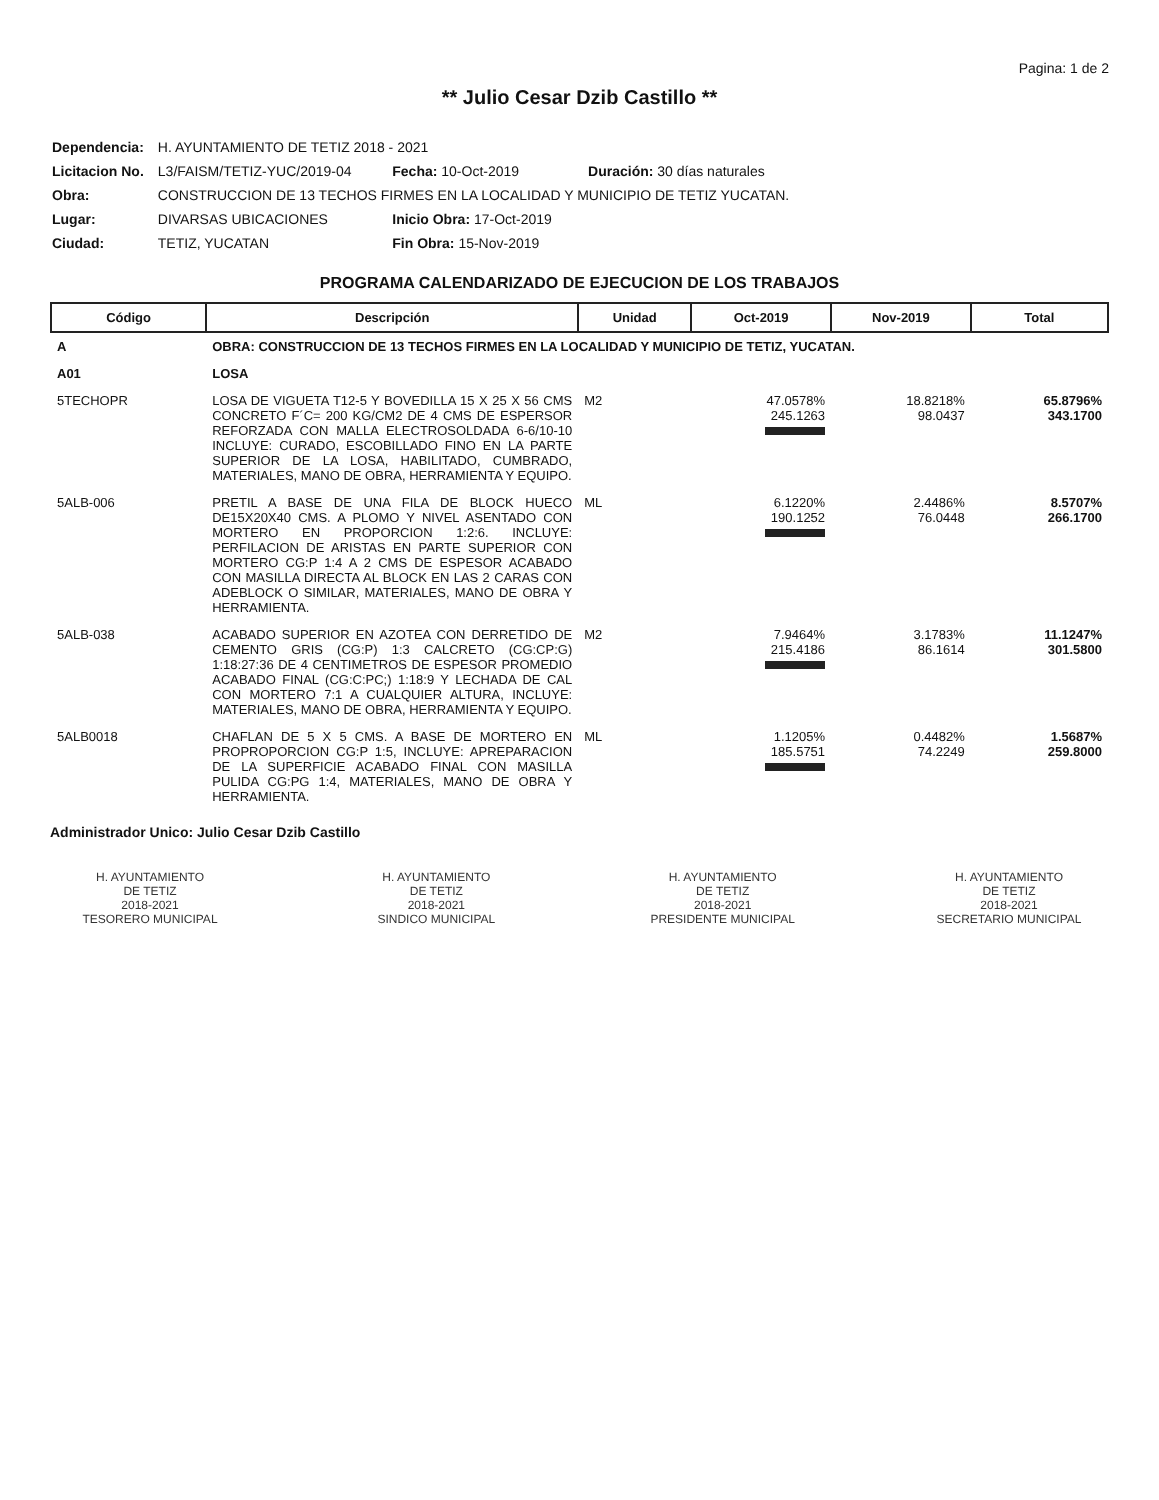Pagina: 1 de 2
** Julio Cesar Dzib Castillo **
| Dependencia: | H. AYUNTAMIENTO DE TETIZ 2018 - 2021 | | |
| Licitacion No. | L3/FAISM/TETIZ-YUC/2019-04 | Fecha: 10-Oct-2019 | Duración: 30 días naturales |
| Obra: | CONSTRUCCION DE 13 TECHOS FIRMES EN LA LOCALIDAD Y MUNICIPIO DE TETIZ YUCATAN. | | |
| Lugar: | DIVARSAS UBICACIONES | Inicio Obra: 17-Oct-2019 | |
| Ciudad: | TETIZ, YUCATAN | Fin Obra: 15-Nov-2019 | |
PROGRAMA CALENDARIZADO DE EJECUCION DE LOS TRABAJOS
| Código | Descripción | Unidad | Oct-2019 | Nov-2019 | Total |
| --- | --- | --- | --- | --- | --- |
| A | OBRA: CONSTRUCCION DE 13 TECHOS FIRMES EN LA LOCALIDAD Y MUNICIPIO DE TETIZ, YUCATAN. | | | | |
| A01 | LOSA | | | | |
| 5TECHOPR | LOSA DE VIGUETA T12-5 Y BOVEDILLA 15 X 25 X 56 CMS CONCRETO F´C= 200 KG/CM2 DE 4 CMS DE ESPERSOR REFORZADA CON MALLA ELECTROSOLDADA 6-6/10-10 INCLUYE: CURADO, ESCOBILLADO FINO EN LA PARTE SUPERIOR DE LA LOSA, HABILITADO, CUMBRADO, MATERIALES, MANO DE OBRA, HERRAMIENTA Y EQUIPO. | M2 | 47.0578% 245.1263 | 18.8218% 98.0437 | 65.8796% 343.1700 |
| 5ALB-006 | PRETIL A BASE DE UNA FILA DE BLOCK HUECO DE15X20X40 CMS. A PLOMO Y NIVEL ASENTADO CON MORTERO EN PROPORCION 1:2:6. INCLUYE: PERFILACION DE ARISTAS EN PARTE SUPERIOR CON MORTERO CG:P 1:4 A 2 CMS DE ESPESOR ACABADO CON MASILLA DIRECTA AL BLOCK EN LAS 2 CARAS CON ADEBLOCK O SIMILAR, MATERIALES, MANO DE OBRA Y HERRAMIENTA. | ML | 6.1220% 190.1252 | 2.4486% 76.0448 | 8.5707% 266.1700 |
| 5ALB-038 | ACABADO SUPERIOR EN AZOTEA CON DERRETIDO DE CEMENTO GRIS (CG:P) 1:3 CALCRETO (CG:CP:G) 1:18:27:36 DE 4 CENTIMETROS DE ESPESOR PROMEDIO ACABADO FINAL (CG:C:PC;) 1:18:9 Y LECHADA DE CAL CON MORTERO 7:1 A CUALQUIER ALTURA, INCLUYE: MATERIALES, MANO DE OBRA, HERRAMIENTA Y EQUIPO. | M2 | 7.9464% 215.4186 | 3.1783% 86.1614 | 11.1247% 301.5800 |
| 5ALB0018 | CHAFLAN DE 5 X 5 CMS. A BASE DE MORTERO EN PROPROPORCION CG:P 1:5, INCLUYE: APREPARACION DE LA SUPERFICIE ACABADO FINAL CON MASILLA PULIDA CG:PG 1:4, MATERIALES, MANO DE OBRA Y HERRAMIENTA. | ML | 1.1205% 185.5751 | 0.4482% 74.2249 | 1.5687% 259.8000 |
Administrador Unico: Julio Cesar Dzib Castillo
H. AYUNTAMIENTO
DE TETIZ
2018-2021
TESORERO MUNICIPAL
H. AYUNTAMIENTO
DE TETIZ
2018-2021
SINDICO MUNICIPAL
H. AYUNTAMIENTO
DE TETIZ
2018-2021
PRESIDENTE MUNICIPAL
H. AYUNTAMIENTO
DE TETIZ
2018-2021
SECRETARIO MUNICIPAL